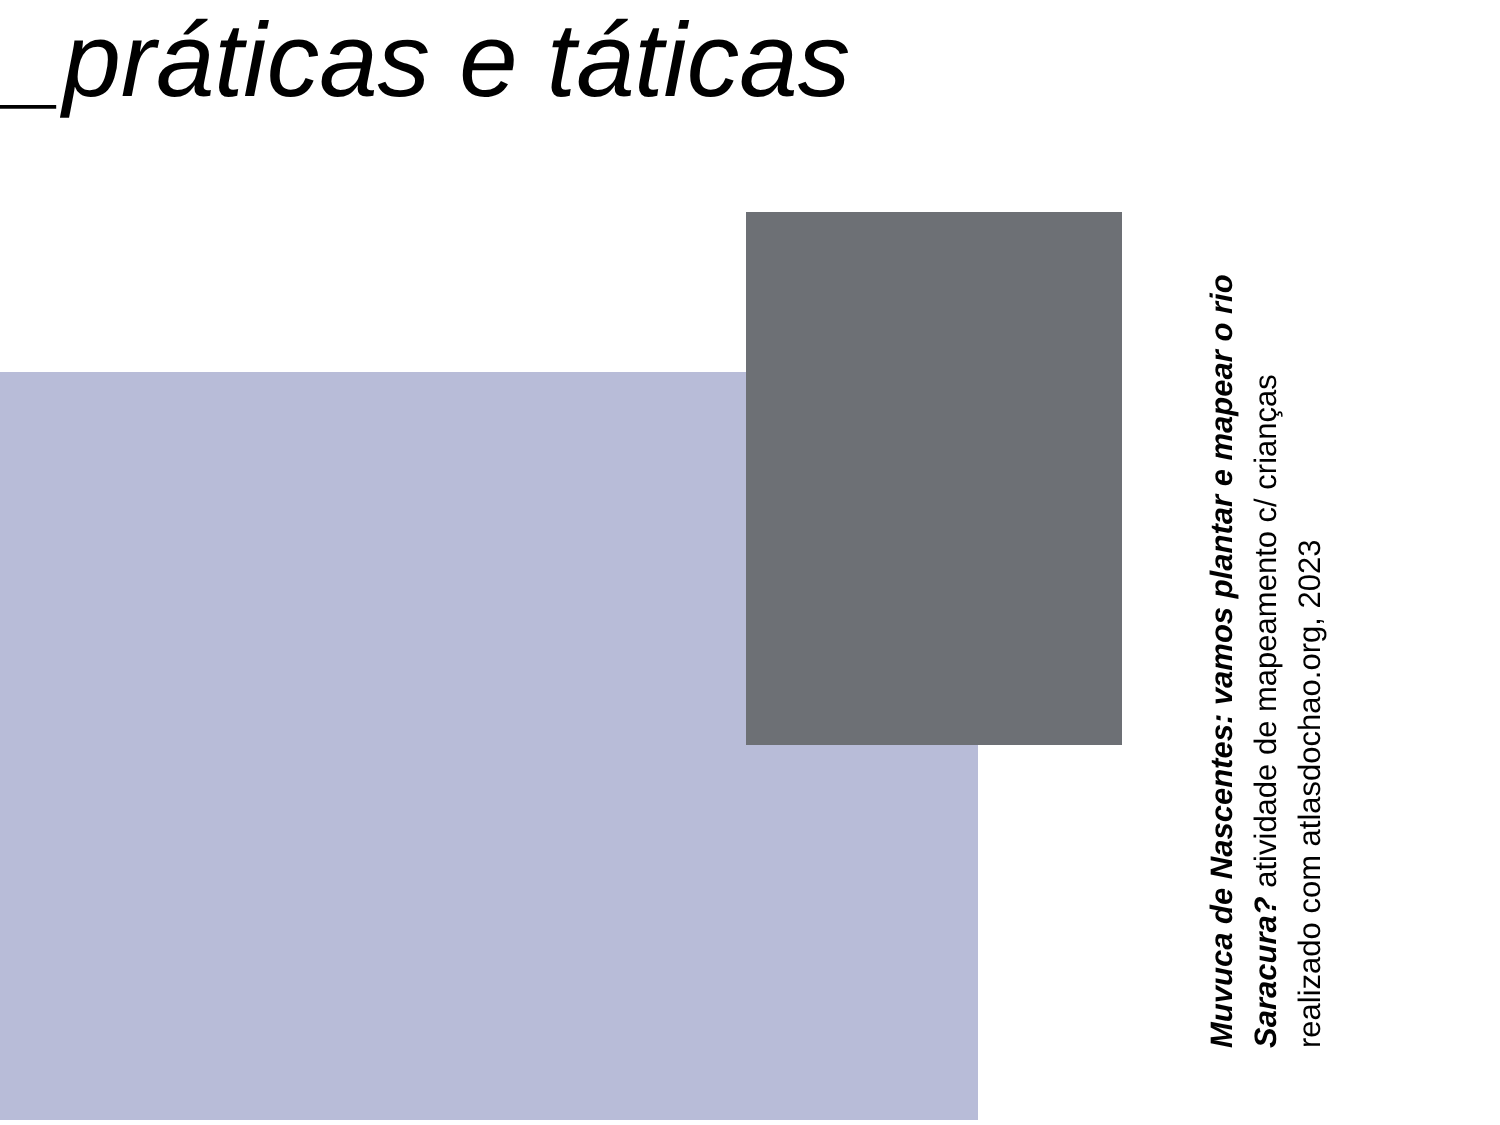_práticas e táticas
Muvuca de Nascentes: vamos plantar e mapear o rio Saracura? atividade de mapeamento c/ crianças realizado com atlasdochao.org, 2023